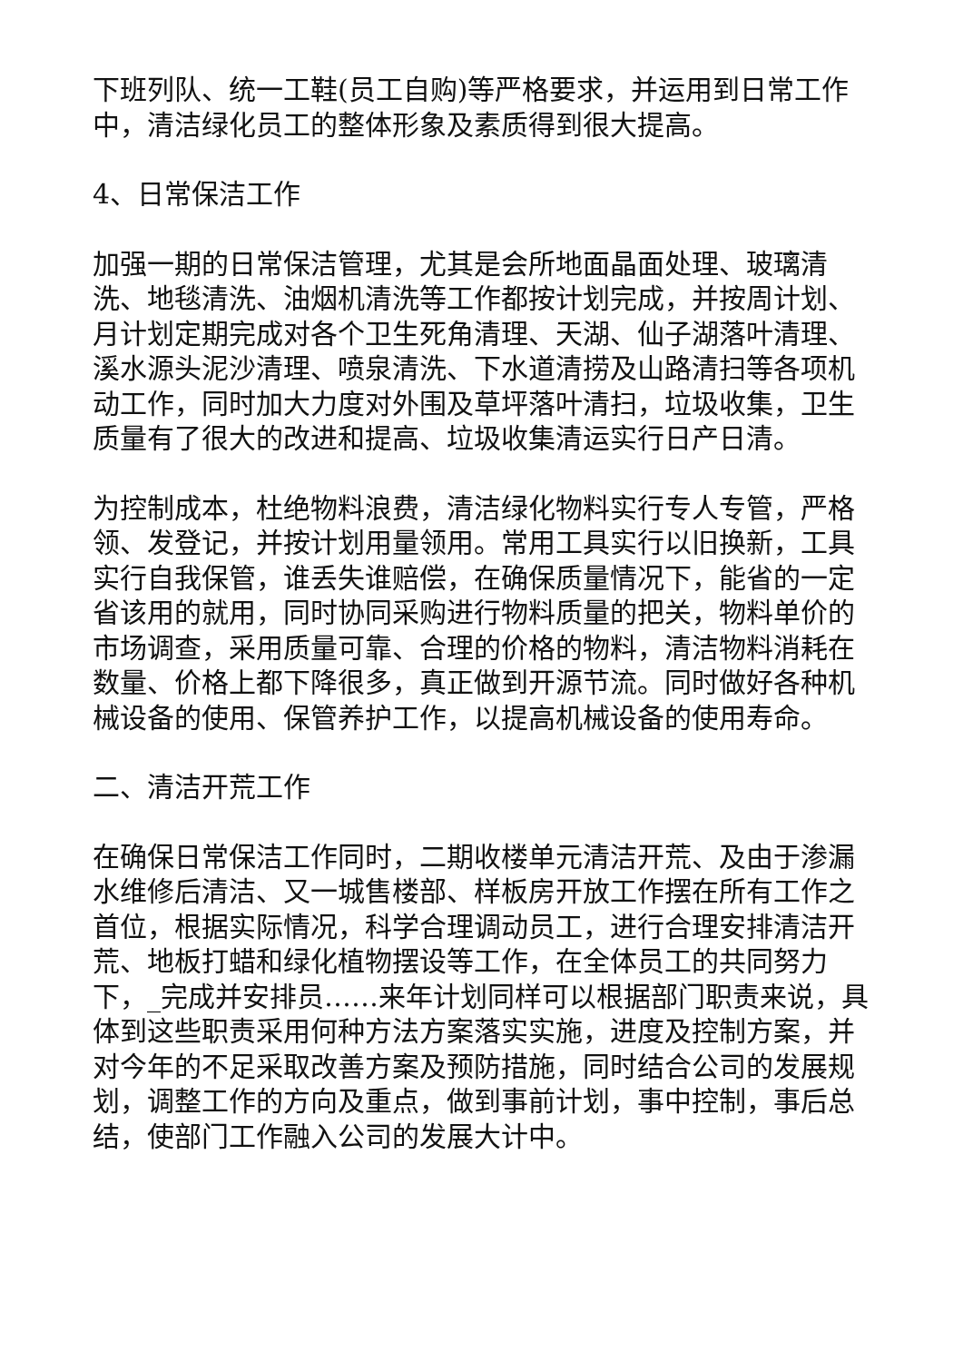下班列队、统一工鞋(员工自购)等严格要求，并运用到日常工作中，清洁绿化员工的整体形象及素质得到很大提高。
4、日常保洁工作
加强一期的日常保洁管理，尤其是会所地面晶面处理、玻璃清洗、地毯清洗、油烟机清洗等工作都按计划完成，并按周计划、月计划定期完成对各个卫生死角清理、天湖、仙子湖落叶清理、溪水源头泥沙清理、喷泉清洗、下水道清捞及山路清扫等各项机动工作，同时加大力度对外围及草坪落叶清扫，垃圾收集，卫生质量有了很大的改进和提高、垃圾收集清运实行日产日清。
为控制成本，杜绝物料浪费，清洁绿化物料实行专人专管，严格领、发登记，并按计划用量领用。常用工具实行以旧换新，工具实行自我保管，谁丢失谁赔偿，在确保质量情况下，能省的一定省该用的就用，同时协同采购进行物料质量的把关，物料单价的市场调查，采用质量可靠、合理的价格的物料，清洁物料消耗在数量、价格上都下降很多，真正做到开源节流。同时做好各种机械设备的使用、保管养护工作，以提高机械设备的使用寿命。
二、清洁开荒工作
在确保日常保洁工作同时，二期收楼单元清洁开荒、及由于渗漏水维修后清洁、又一城售楼部、样板房开放工作摆在所有工作之首位，根据实际情况，科学合理调动员工，进行合理安排清洁开荒、地板打蜡和绿化植物摆设等工作，在全体员工的共同努力下，_完成并安排员……来年计划同样可以根据部门职责来说，具体到这些职责采用何种方法方案落实实施，进度及控制方案，并对今年的不足采取改善方案及预防措施，同时结合公司的发展规划，调整工作的方向及重点，做到事前计划，事中控制，事后总结，使部门工作融入公司的发展大计中。